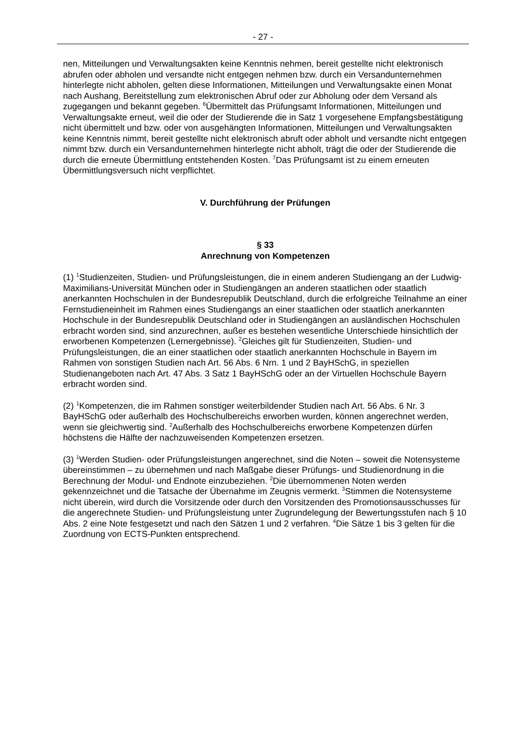- 27 -
nen, Mitteilungen und Verwaltungsakten keine Kenntnis nehmen, bereit gestellte nicht elektronisch abrufen oder abholen und versandte nicht entgegen nehmen bzw. durch ein Versandunternehmen hinterlegte nicht abholen, gelten diese Informationen, Mitteilungen und Verwaltungsakte einen Monat nach Aushang, Bereitstellung zum elektronischen Abruf oder zur Abholung oder dem Versand als zugegangen und bekannt gegeben. <sup>6</sup>Übermittelt das Prüfungsamt Informationen, Mitteilungen und Verwaltungsakte erneut, weil die oder der Studierende die in Satz 1 vorgesehene Empfangsbestätigung nicht übermittelt und bzw. oder von ausgehängten Informationen, Mitteilungen und Verwaltungsakten keine Kenntnis nimmt, bereit gestellte nicht elektronisch abruft oder abholt und versandte nicht entgegen nimmt bzw. durch ein Versandunternehmen hinterlegte nicht abholt, trägt die oder der Studierende die durch die erneute Übermittlung entstehenden Kosten. <sup>7</sup>Das Prüfungsamt ist zu einem erneuten Übermittlungsversuch nicht verpflichtet.
V. Durchführung der Prüfungen
§ 33
Anrechnung von Kompetenzen
(1) <sup>1</sup>Studienzeiten, Studien- und Prüfungsleistungen, die in einem anderen Studiengang an der Ludwig-Maximilians-Universität München oder in Studiengängen an anderen staatlichen oder staatlich anerkannten Hochschulen in der Bundesrepublik Deutschland, durch die erfolgreiche Teilnahme an einer Fernstudieneinheit im Rahmen eines Studiengangs an einer staatlichen oder staatlich anerkannten Hochschule in der Bundesrepublik Deutschland oder in Studiengängen an ausländischen Hochschulen erbracht worden sind, sind anzurechnen, außer es bestehen wesentliche Unterschiede hinsichtlich der erworbenen Kompetenzen (Lernergebnisse). <sup>2</sup>Gleiches gilt für Studienzeiten, Studien- und Prüfungsleistungen, die an einer staatlichen oder staatlich anerkannten Hochschule in Bayern im Rahmen von sonstigen Studien nach Art. 56 Abs. 6 Nrn. 1 und 2 BayHSchG, in speziellen Studienangeboten nach Art. 47 Abs. 3 Satz 1 BayHSchG oder an der Virtuellen Hochschule Bayern erbracht worden sind.
(2) <sup>1</sup>Kompetenzen, die im Rahmen sonstiger weiterbildender Studien nach Art. 56 Abs. 6 Nr. 3 BayHSchG oder außerhalb des Hochschulbereichs erworben wurden, können angerechnet werden, wenn sie gleichwertig sind. <sup>2</sup>Außerhalb des Hochschulbereichs erworbene Kompetenzen dürfen höchstens die Hälfte der nachzuweisenden Kompetenzen ersetzen.
(3) <sup>1</sup>Werden Studien- oder Prüfungsleistungen angerechnet, sind die Noten – soweit die Notensysteme übereinstimmen – zu übernehmen und nach Maßgabe dieser Prüfungs- und Studienordnung in die Berechnung der Modul- und Endnote einzubeziehen. <sup>2</sup>Die übernommenen Noten werden gekennzeichnet und die Tatsache der Übernahme im Zeugnis vermerkt. <sup>3</sup>Stimmen die Notensysteme nicht überein, wird durch die Vorsitzende oder durch den Vorsitzenden des Promotionsausschusses für die angerechnete Studien- und Prüfungsleistung unter Zugrundelegung der Bewertungsstufen nach § 10 Abs. 2 eine Note festgesetzt und nach den Sätzen 1 und 2 verfahren. <sup>4</sup>Die Sätze 1 bis 3 gelten für die Zuordnung von ECTS-Punkten entsprechend.